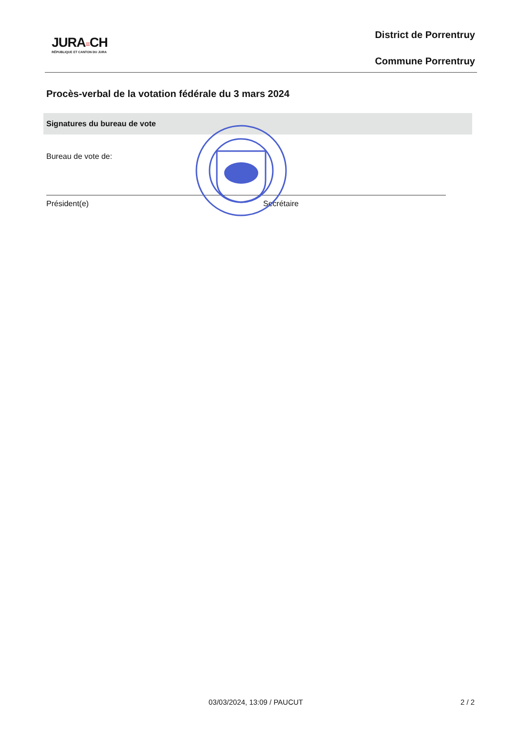JURA≡CH
RÉPUBLIQUE ET CANTON DU JURA
District de Porrentruy
Commune Porrentruy
Procès-verbal de la votation fédérale du 3 mars 2024
Signatures du bureau de vote
Bureau de vote de:
Président(e) Secrétaire
03/03/2024, 13:09 / PAUCUT 2 / 2